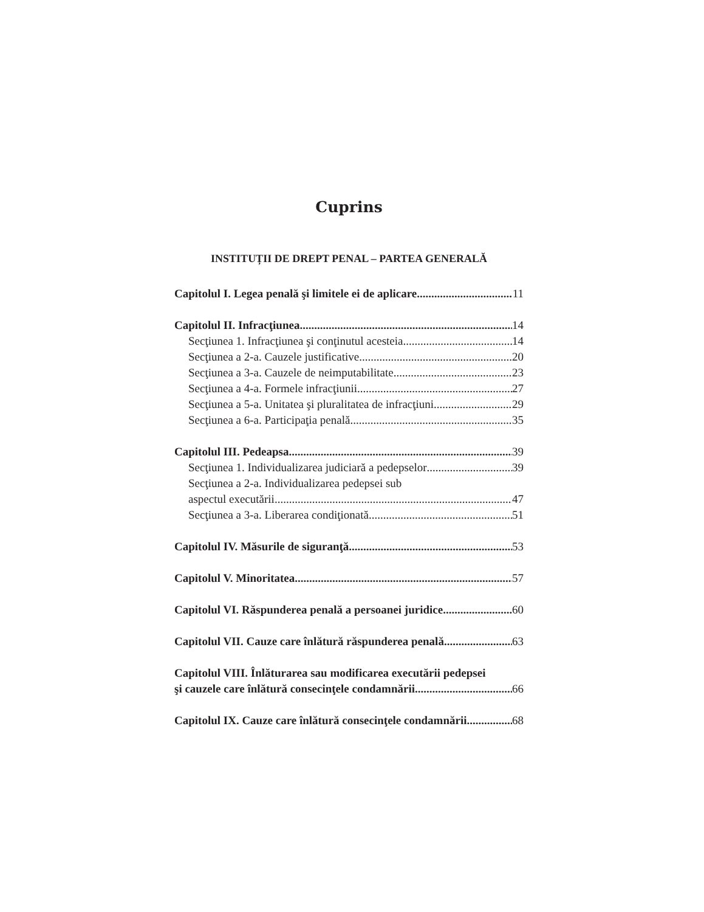Cuprins
INSTITUȚII DE DREPT PENAL – PARTEA GENERALĂ
Capitolul I. Legea penală şi limitele ei de aplicare 11
Capitolul II. Infracţiunea 14
Secţiunea 1. Infracţiunea şi conţinutul acesteia 14
Secţiunea a 2-a. Cauzele justificative 20
Secţiunea a 3-a. Cauzele de neimputabilitate 23
Secţiunea a 4-a. Formele infracţiunii 27
Secţiunea a 5-a. Unitatea şi pluralitatea de infracţiuni 29
Secţiunea a 6-a. Participaţia penală 35
Capitolul III. Pedeapsa 39
Secţiunea 1. Individualizarea judiciară a pedepselor 39
Secţiunea a 2-a. Individualizarea pedepsei sub
aspectul executării 47
Secţiunea a 3-a. Liberarea condiţionată 51
Capitolul IV. Măsurile de siguranţă 53
Capitolul V. Minoritatea 57
Capitolul VI. Răspunderea penală a persoanei juridice 60
Capitolul VII. Cauze care înlătură răspunderea penală 63
Capitolul VIII. Înlăturarea sau modificarea executării pedepsei
şi cauzele care înlătură consecinţele condamnării 66
Capitolul IX. Cauze care înlătură consecinţele condamnării 68